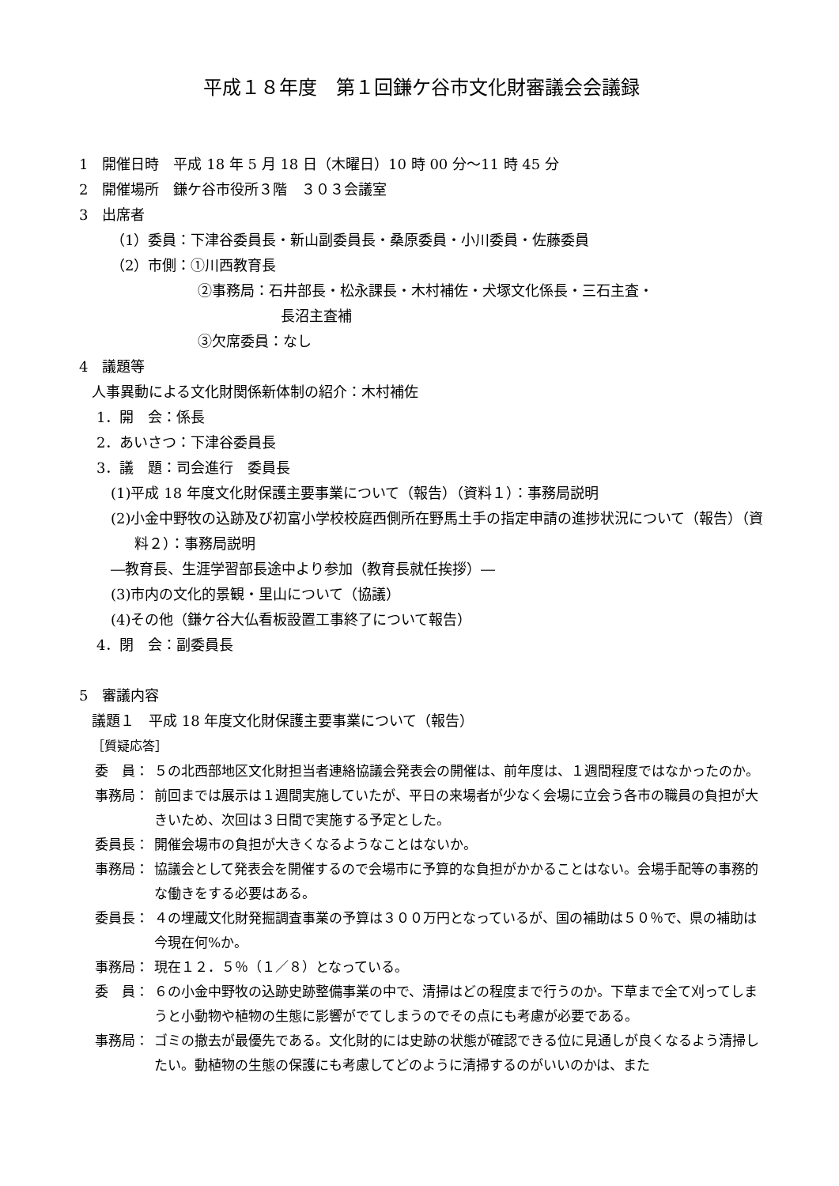平成１８年度　第１回鎌ケ谷市文化財審議会会議録
1　開催日時　平成 18 年 5 月 18 日（木曜日）10 時 00 分～11 時 45 分
2　開催場所　鎌ケ谷市役所３階　３０３会議室
3　出席者
（1）委員：下津谷委員長・新山副委員長・桑原委員・小川委員・佐藤委員
（2）市側：①川西教育長
②事務局：石井部長・松永課長・木村補佐・犬塚文化係長・三石主査・
長沼主査補
③欠席委員：なし
4　議題等
人事異動による文化財関係新体制の紹介：木村補佐
1．開　会：係長
2．あいさつ：下津谷委員長
3．議　題：司会進行　委員長
(1)平成 18 年度文化財保護主要事業について（報告）（資料１）：事務局説明
(2)小金中野牧の込跡及び初富小学校校庭西側所在野馬土手の指定申請の進捗状況について（報告）（資料２）：事務局説明
―教育長、生涯学習部長途中より参加（教育長就任挨拶）―
(3)市内の文化的景観・里山について（協議）
(4)その他（鎌ケ谷大仏看板設置工事終了について報告）
4．閉　会：副委員長
5　審議内容
議題１　平成 18 年度文化財保護主要事業について（報告）
［質疑応答］
委　員： ５の北西部地区文化財担当者連絡協議会発表会の開催は、前年度は、１週間程度ではなかったのか。
事務局： 前回までは展示は１週間実施していたが、平日の来場者が少なく会場に立会う各市の職員の負担が大きいため、次回は３日間で実施する予定とした。
委員長： 開催会場市の負担が大きくなるようなことはないか。
事務局： 協議会として発表会を開催するので会場市に予算的な負担がかかることはない。会場手配等の事務的な働きをする必要はある。
委員長： ４の埋蔵文化財発掘調査事業の予算は３００万円となっているが、国の補助は５０％で、県の補助は今現在何%か。
事務局： 現在１２．５％（１／８）となっている。
委　員： ６の小金中野牧の込跡史跡整備事業の中で、清掃はどの程度まで行うのか。下草まで全て刈ってしまうと小動物や植物の生態に影響がでてしまうのでその点にも考慮が必要である。
事務局： ゴミの撤去が最優先である。文化財的には史跡の状態が確認できる位に見通しが良くなるよう清掃したい。動植物の生態の保護にも考慮してどのように清掃するのがいいのかは、また